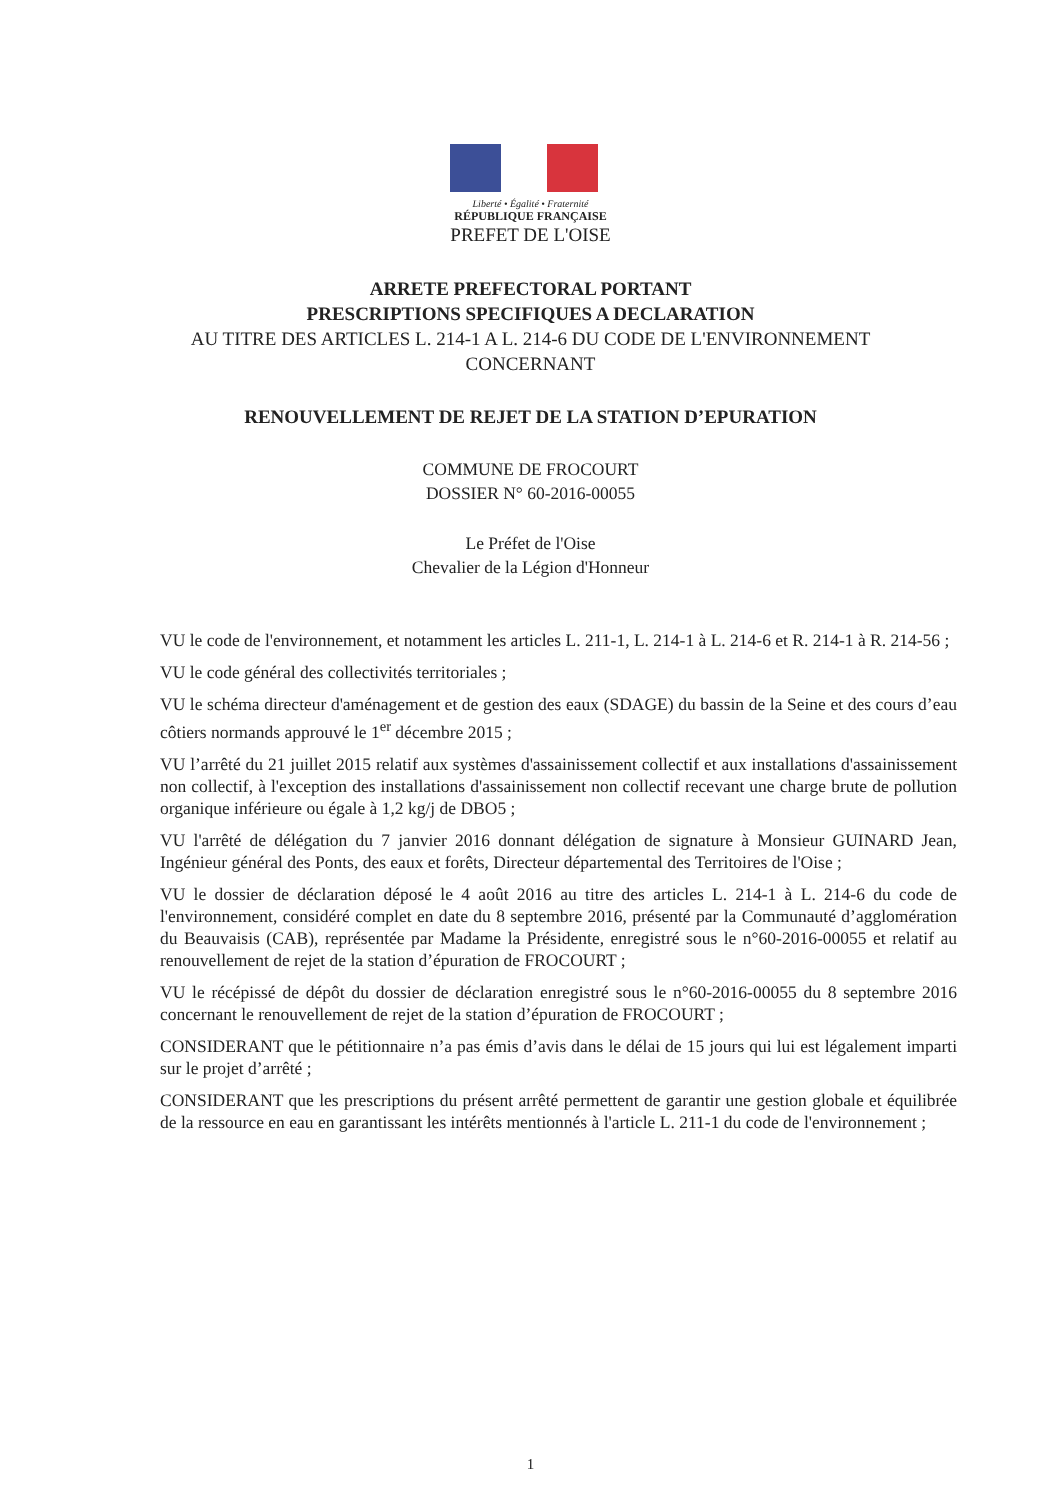Liberté • Égalité • Fraternité
RÉPUBLIQUE FRANÇAISE
PREFET DE L'OISE
ARRETE PREFECTORAL PORTANT
PRESCRIPTIONS SPECIFIQUES A DECLARATION
AU TITRE DES ARTICLES L. 214-1 A L. 214-6 DU CODE DE L'ENVIRONNEMENT
CONCERNANT
RENOUVELLEMENT DE REJET DE LA STATION D’EPURATION
COMMUNE DE FROCOURT
DOSSIER N° 60-2016-00055
Le Préfet de l'Oise
Chevalier de la Légion d'Honneur
VU le code de l'environnement, et notamment les articles L. 211-1, L. 214-1 à L. 214-6 et R. 214-1 à R. 214-56 ;
VU le code général des collectivités territoriales ;
VU le schéma directeur d'aménagement et de gestion des eaux (SDAGE) du bassin de la Seine et des cours d’eau côtiers normands approuvé le 1<sup>er</sup> décembre 2015 ;
VU l’arrêté du 21 juillet 2015 relatif aux systèmes d'assainissement collectif et aux installations d'assainissement non collectif, à l'exception des installations d'assainissement non collectif recevant une charge brute de pollution organique inférieure ou égale à 1,2 kg/j de DBO5 ;
VU l'arrêté de délégation du 7 janvier 2016 donnant délégation de signature à Monsieur GUINARD Jean, Ingénieur général des Ponts, des eaux et forêts, Directeur départemental des Territoires de l'Oise ;
VU le dossier de déclaration déposé le 4 août 2016 au titre des articles L. 214-1 à L. 214-6 du code de l'environnement, considéré complet en date du 8 septembre 2016, présenté par la Communauté d’agglomération du Beauvaisis (CAB), représentée par Madame la Présidente, enregistré sous le n°60-2016-00055 et relatif au renouvellement de rejet de la station d’épuration de FROCOURT ;
VU le récépissé de dépôt du dossier de déclaration enregistré sous le n°60-2016-00055 du 8 septembre 2016 concernant le renouvellement de rejet de la station d’épuration de FROCOURT ;
CONSIDERANT que le pétitionnaire n’a pas émis d’avis dans le délai de 15 jours qui lui est légalement imparti sur le projet d’arrêté ;
CONSIDERANT que les prescriptions du présent arrêté permettent de garantir une gestion globale et équilibrée de la ressource en eau en garantissant les intérêts mentionnés à l'article L. 211-1 du code de l'environnement ;
1